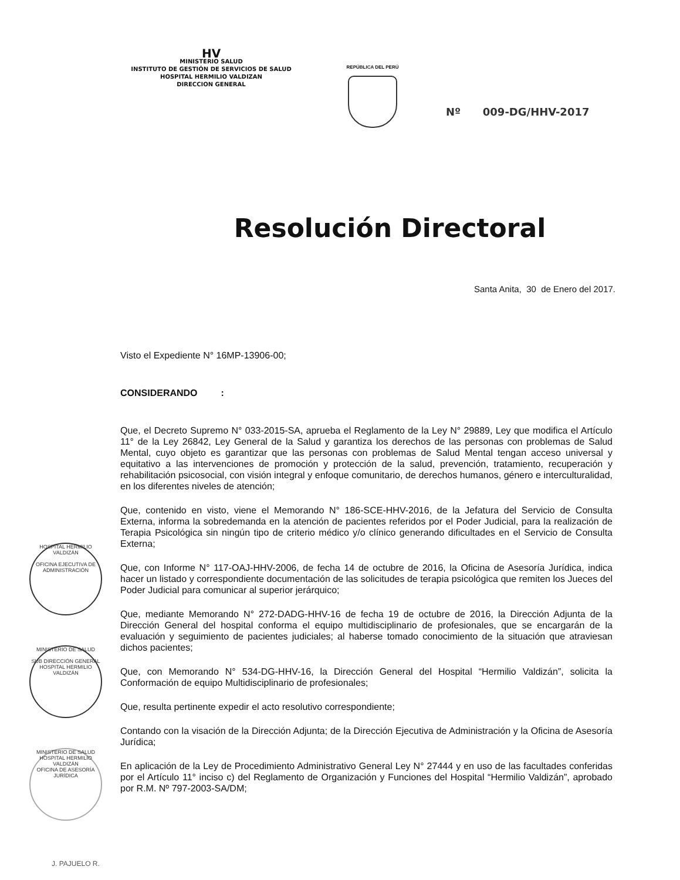HV
MINISTERIO SALUD
INSTITUTO DE GESTIÓN DE SERVICIOS DE SALUD
HOSPITAL HERMILIO VALDIZAN
DIRECCION GENERAL
REPÚBLICA DEL PERÚ
Nº 009-DG/HHV-2017
Resolución Directoral
Santa Anita, 30 de Enero del 2017.
Visto el Expediente N° 16MP-13906-00;
CONSIDERANDO :
Que, el Decreto Supremo N° 033-2015-SA, aprueba el Reglamento de la Ley N° 29889, Ley que modifica el Artículo 11° de la Ley 26842, Ley General de la Salud y garantiza los derechos de las personas con problemas de Salud Mental, cuyo objeto es garantizar que las personas con problemas de Salud Mental tengan acceso universal y equitativo a las intervenciones de promoción y protección de la salud, prevención, tratamiento, recuperación y rehabilitación psicosocial, con visión integral y enfoque comunitario, de derechos humanos, género e interculturalidad, en los diferentes niveles de atención;
Que, contenido en visto, viene el Memorando N° 186-SCE-HHV-2016, de la Jefatura del Servicio de Consulta Externa, informa la sobredemanda en la atención de pacientes referidos por el Poder Judicial, para la realización de Terapia Psicológica sin ningún tipo de criterio médico y/o clínico generando dificultades en el Servicio de Consulta Externa;
Que, con Informe N° 117-OAJ-HHV-2006, de fecha 14 de octubre de 2016, la Oficina de Asesoría Jurídica, indica hacer un listado y correspondiente documentación de las solicitudes de terapia psicológica que remiten los Jueces del Poder Judicial para comunicar al superior jerárquico;
Que, mediante Memorando N° 272-DADG-HHV-16 de fecha 19 de octubre de 2016, la Dirección Adjunta de la Dirección General del hospital conforma el equipo multidisciplinario de profesionales, que se encargarán de la evaluación y seguimiento de pacientes judiciales; al haberse tomado conocimiento de la situación que atraviesan dichos pacientes;
Que, con Memorando N° 534-DG-HHV-16, la Dirección General del Hospital “Hermilio Valdizán”, solicita la Conformación de equipo Multidisciplinario de profesionales;
Que, resulta pertinente expedir el acto resolutivo correspondiente;
Contando con la visación de la Dirección Adjunta; de la Dirección Ejecutiva de Administración y la Oficina de Asesoría Jurídica;
En aplicación de la Ley de Procedimiento Administrativo General Ley N° 27444 y en uso de las facultades conferidas por el Artículo 11° inciso c) del Reglamento de Organización y Funciones del Hospital “Hermilio Valdizán”, aprobado por R.M. Nº 797-2003-SA/DM;
HOSPITAL HERMILIO VALDIZÁN
OFICINA EJECUTIVA DE ADMINISTRACIÓN
MINISTERIO DE SALUD
SUB DIRECCIÓN GENERAL
HOSPITAL HERMILIO VALDIZÁN
MINISTERIO DE SALUD
HOSPITAL HERMILIO VALDIZÁN
OFICINA DE ASESORÍA JURÍDICA
J. PAJUELO R.